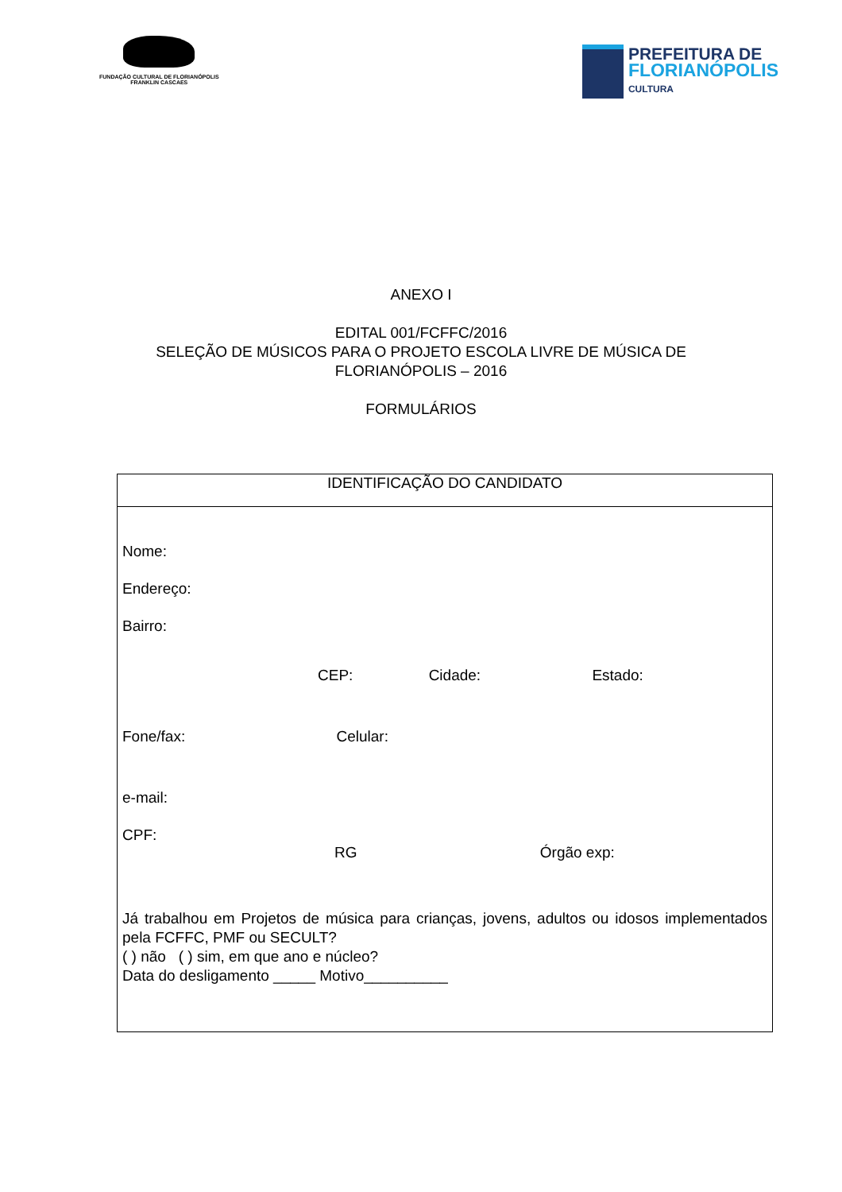FUNDAÇÃO CULTURAL DE FLORIANÓPOLIS
FRANKLIN CASCAES
PREFEITURA DE
FLORIANÓPOLIS
CULTURA
ANEXO I
EDITAL 001/FCFFC/2016
SELEÇÃO DE MÚSICOS PARA O PROJETO ESCOLA LIVRE DE MÚSICA DE
FLORIANÓPOLIS – 2016
FORMULÁRIOS
| IDENTIFICAÇÃO DO CANDIDATO |
| Nome: Endereço: Bairro: CEP: Cidade: Estado: Fone/fax: Celular: e-mail: CPF: RG Órgão exp: Já trabalhou em Projetos de música para crianças, jovens, adultos ou idosos implementados pela FCFFC, PMF ou SECULT? ( ) não ( ) sim, em que ano e núcleo? Data do desligamento _____ Motivo__________ |